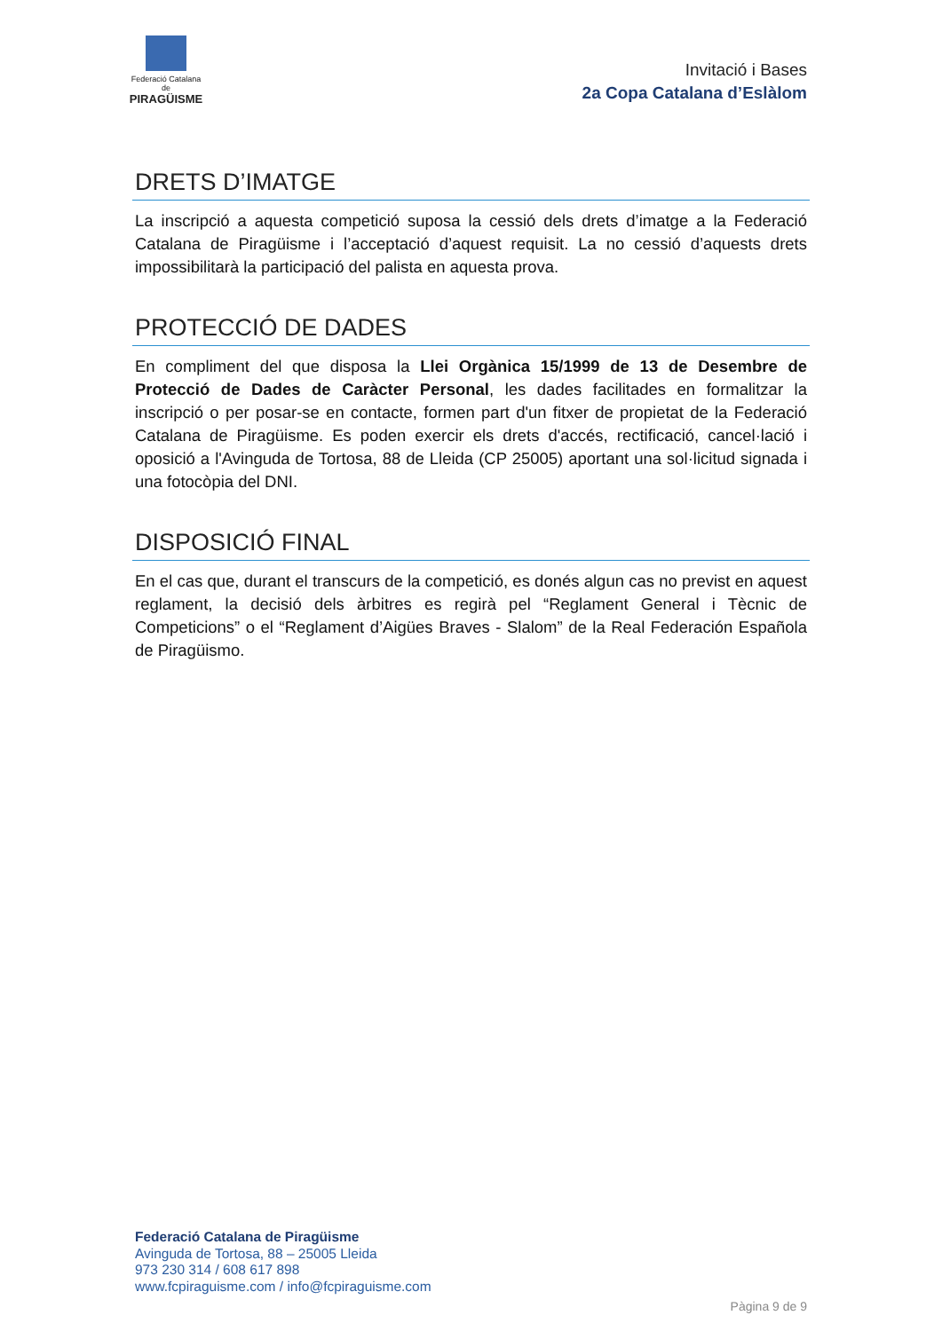Federació Catalana de
PIRAGÜISME
Invitació i Bases
2a Copa Catalana d’Eslàlom
DRETS D’IMATGE
La inscripció a aquesta competició suposa la cessió dels drets d’imatge a la Federació Catalana de Piragüisme i l’acceptació d’aquest requisit. La no cessió d’aquests drets impossibilitarà la participació del palista en aquesta prova.
PROTECCIÓ DE DADES
En compliment del que disposa la Llei Orgànica 15/1999 de 13 de Desembre de Protecció de Dades de Caràcter Personal, les dades facilitades en formalitzar la inscripció o per posar-se en contacte, formen part d'un fitxer de propietat de la Federació Catalana de Piragüisme. Es poden exercir els drets d'accés, rectificació, cancel·lació i oposició a l'Avinguda de Tortosa, 88 de Lleida (CP 25005) aportant una sol·licitud signada i una fotocòpia del DNI.
DISPOSICIÓ FINAL
En el cas que, durant el transcurs de la competició, es donés algun cas no previst en aquest reglament, la decisió dels àrbitres es regirà pel “Reglament General i Tècnic de Competicions” o el “Reglament d’Aigües Braves - Slalom” de la Real Federación Española de Piragüismo.
Federació Catalana de Piragüisme
Avinguda de Tortosa, 88 – 25005 Lleida
973 230 314 / 608 617 898
www.fcpiraguisme.com / info@fcpiraguisme.com
Pàgina 9 de 9